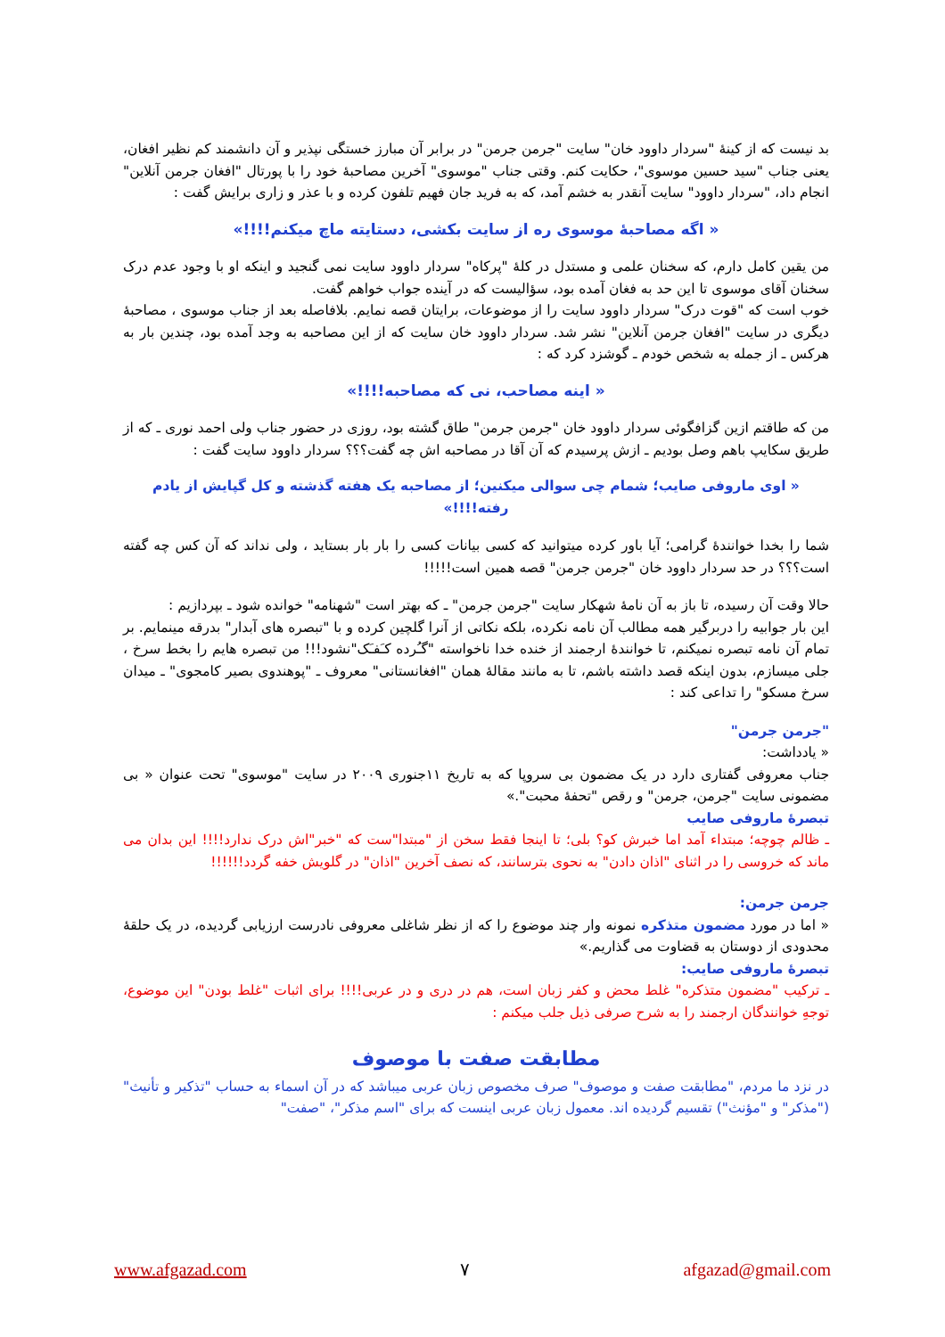بد نیست که از کینۀ "سردار داوود خان" سایت "جرمن جرمن" در برابر آن مبارز خستگی نپذیر و آن دانشمند کم نظیر افغان، یعنی جناب "سید حسین موسوی"، حکایت کنم. وقتی جناب "موسوی" آخرین مصاحبۀ خود را با پورتال "افغان جرمن آنلاین" انجام داد، "سردار داوود" سایت آنقدر به خشم آمد، که به فرید جان فهیم تلفون کرده و با عذر و زاری برایش گفت :
« اگه مصاحبۀ موسوی ره از سایت بکشی، دستایته ماچ میکنم!!!!»
من یقین کامل دارم، که سخنان علمی و مستدل در کلۀ "پرکاه" سردار داوود سایت نمی گنجید و اینکه او با وجود عدم درک سخنان آقای موسوی تا این حد به فغان آمده بود، سؤالیست که در آینده جواب خواهم گفت.
خوب است که "قوت درک" سردار داوود سایت را از موضوعات، برایتان قصه نمایم. بلافاصله بعد از جناب موسوی ، مصاحبۀ دیگری در سایت "افغان جرمن آنلاین" نشر شد. سردار داوود خان سایت که از این مصاحبه به وجد آمده بود، چندین بار به هرکس ـ از جمله به شخص خودم ـ گوشزد کرد که :
« اینه مصاحب، نی که مصاحبه!!!!»
من که طاقتم ازین گزافگوئی سردار داوود خان "جرمن جرمن" طاق گشته بود، روزی در حضور جناب ولی احمد نوری ـ که از طریق سکایپ باهم وصل بودیم ـ ازش پرسیدم که آن آقا در مصاحبه اش چه گفت؟؟؟ سردار داوود سایت گفت :
« اوی ماروفی صایب؛ شمام چی سوالی میکنین؛ از مصاحبه یک هفته گذشته و کل گپایش از یادم رفته!!!!»
شما را بخدا خوانندۀ گرامی؛ آیا باور کرده میتوانید که کسی بیانات کسی را بار بار بستاید ، ولی نداند که آن کس چه گفته است؟؟؟ در حد سردار داوود خان "جرمن جرمن" قصه همین است!!!!!
حالا وقت آن رسیده، تا باز به آن نامۀ شهکار سایت "جرمن جرمن" ـ که بهتر است "شهنامه" خوانده شود ـ بپردازیم :
این بار جوابیه را دربرگیر همه مطالب آن نامه نکرده، بلکه نکاتی از آنرا گلچین کرده و با "تبصره های آبدار" بدرقه مینمایم. بر تمام آن نامه تبصره نمیکنم، تا خوانندۀ ارجمند از خنده خدا ناخواسته "گـُرده کـَفـَک"نشود!!! من تبصره هایم را بخط سرخ ، جلی میسازم، بدون اینکه قصد داشته باشم، تا به مانند مقالۀ همان "افغانستانی" معروف ـ "پوهندوی بصیر کامجوی" ـ میدان سرخ مسکو" را تداعی کند :
"جرمن جرمن"
« یادداشت:
جناب معروفی گفتاری دارد در یک مضمون بی سروپا که به تاریخ ۱۱جنوری ۲۰۰۹ در سایت "موسوی" تحت عنوان « بی مضمونی سایت "جرمن، جرمن" و رقص "تحفۀ محبت".»
تبصرۀ ماروفی صایب
ـ ظالم چوچه؛ مبتداء آمد اما خبرش کو؟ بلی؛ تا اینجا فقط سخن از "مبتدا"ست که "خبر"اش درک ندارد!!!! این بدان می ماند که خروسی را در اثنای "اذان دادن" به نحوی بترسانند، که نصف آخرین "اذان" در گلویش خفه گردد!!!!!!
جرمن جرمن:
« اما در مورد مضمون متذکره نمونه وار چند موضوع را که از نظر شاغلی معروفی نادرست ارزیابی گردیده، در یک حلقۀ محدودی از دوستان به قضاوت می گذاریم.»
تبصرۀ ماروفی صایب:
ـ ترکیب "مضمون متذکره" غلط محض و کفر زبان است، هم در دری و در عربی!!!! برای اثبات "غلط بودن" این موضوع، توجهِ خوانندگان ارجمند را به شرح صرفی ذیل جلب میکنم :
مطابقت صفت با موصوف
در نزد ما مردم، "مطابقت صفت و موصوف" صرف مخصوص زبان عربی میباشد که در آن اسماء به حساب "تذکیر و تأنیث" ("مذکر" و "مؤنث") تقسیم گردیده اند. معمول زبان عربی اینست که برای "اسم مذکر"، "صفت"
www.afgazad.com ۷ afgazad@gmail.com